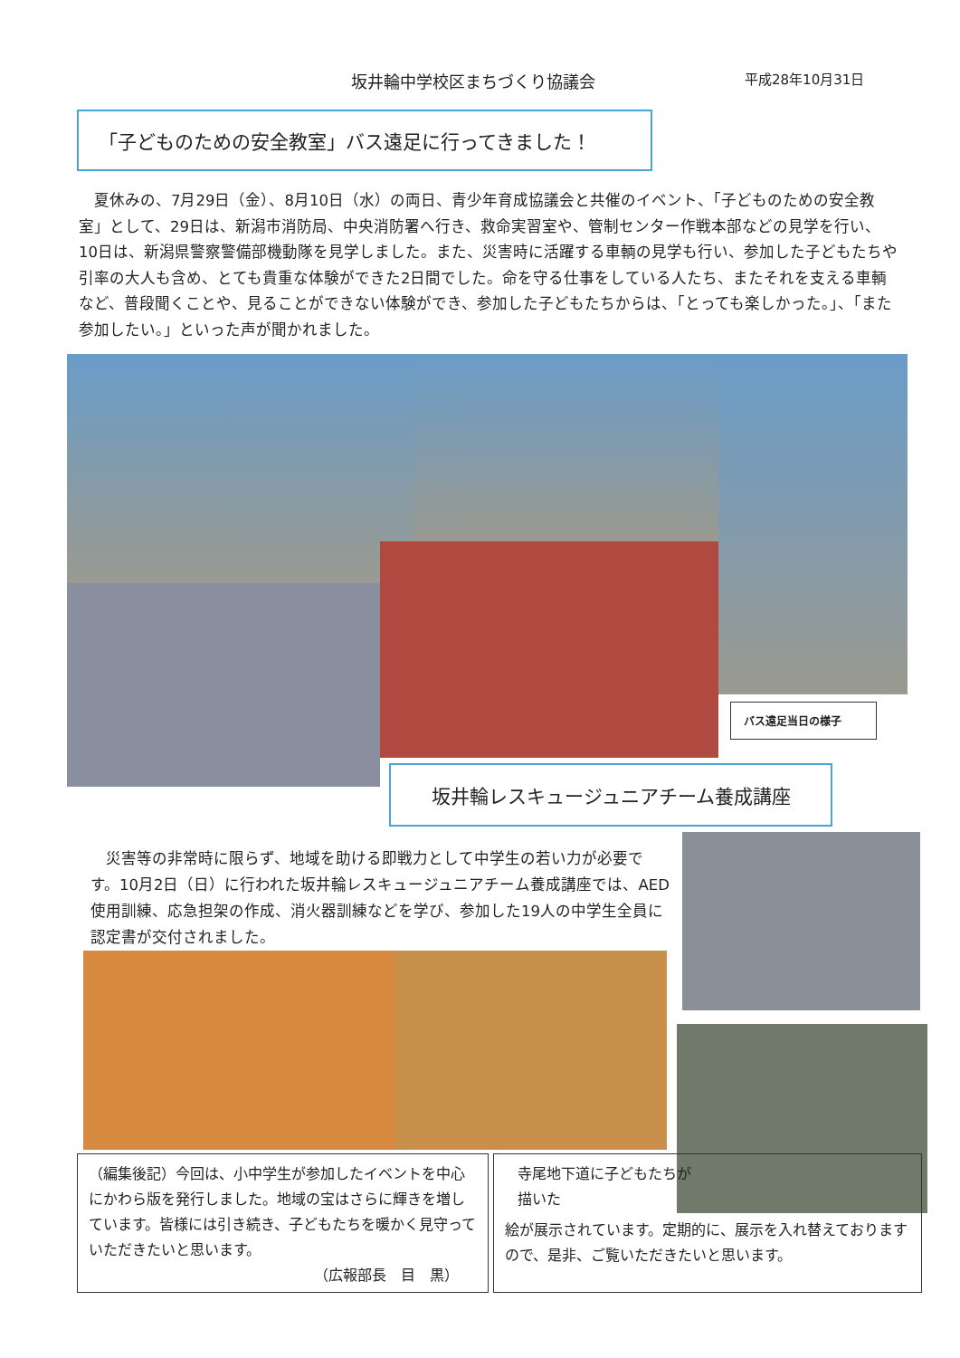坂井輪中学校区まちづくり協議会 平成28年10月31日
「子どものための安全教室」バス遠足に行ってきました！
　夏休みの、7月29日（金）、8月10日（水）の両日、青少年育成協議会と共催のイベント、「子どものための安全教室」として、29日は、新潟市消防局、中央消防署へ行き、救命実習室や、管制センター作戦本部などの見学を行い、10日は、新潟県警察警備部機動隊を見学しました。また、災害時に活躍する車輌の見学も行い、参加した子どもたちや引率の大人も含め、とても貴重な体験ができた2日間でした。命を守る仕事をしている人たち、またそれを支える車輌など、普段聞くことや、見ることができない体験ができ、参加した子どもたちからは、「とっても楽しかった。」、「また参加したい。」といった声が聞かれました。
バス遠足当日の様子
坂井輪レスキュージュニアチーム養成講座
　災害等の非常時に限らず、地域を助ける即戦力として中学生の若い力が必要です。10月2日（日）に行われた坂井輪レスキュージュニアチーム養成講座では、AED使用訓練、応急担架の作成、消火器訓練などを学び、参加した19人の中学生全員に認定書が交付されました。
（編集後記）今回は、小中学生が参加したイベントを中心にかわら版を発行しました。地域の宝はさらに輝きを増しています。皆様には引き続き、子どもたちを暖かく見守っていただきたいと思います。
（広報部長　目　黒）
寺尾地下道に子どもたちが描いた
絵が展示されています。定期的に、展示を入れ替えておりますので、是非、ご覧いただきたいと思います。